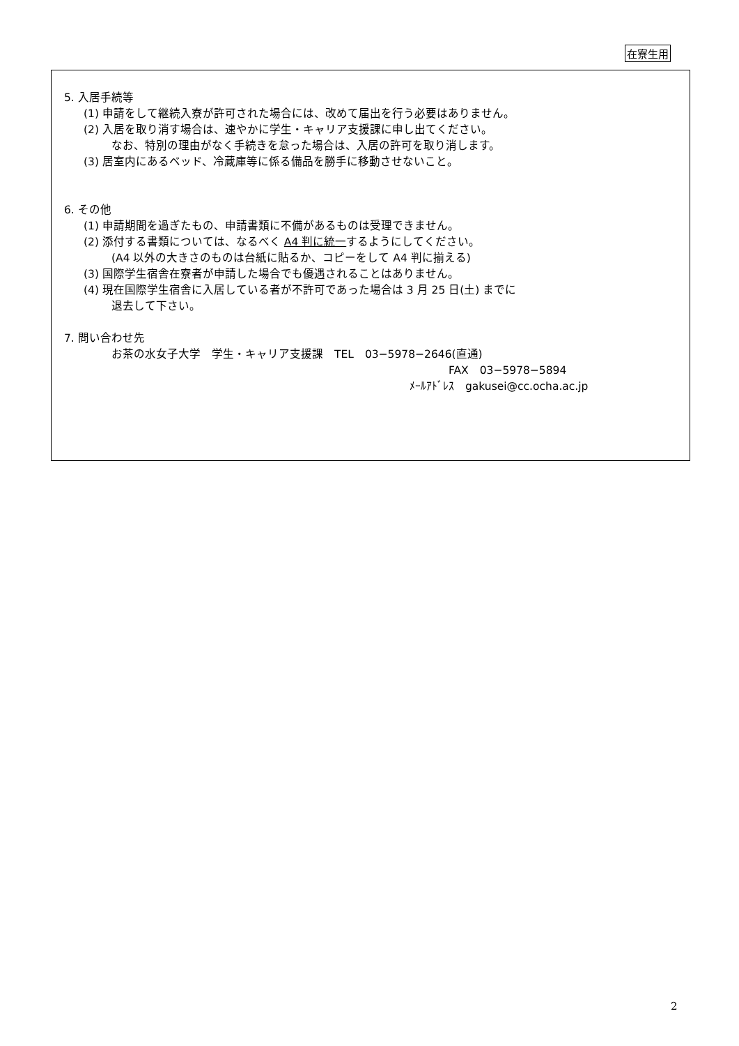在寮生用
5. 入居手続等
(1) 申請をして継続入寮が許可された場合には、改めて届出を行う必要はありません。
(2) 入居を取り消す場合は、速やかに学生・キャリア支援課に申し出てください。
なお、特別の理由がなく手続きを怠った場合は、入居の許可を取り消します。
(3) 居室内にあるベッド、冷蔵庫等に係る備品を勝手に移動させないこと。
6. その他
(1) 申請期間を過ぎたもの、申請書類に不備があるものは受理できません。
(2) 添付する書類については、なるべく A4 判に統一するようにしてください。
(A4 以外の大きさのものは台紙に貼るか、コピーをして A4 判に揃える)
(3) 国際学生宿舎在寮者が申請した場合でも優遇されることはありません。
(4) 現在国際学生宿舎に入居している者が不許可であった場合は 3 月 25 日(土) までに
退去して下さい。
7. 問い合わせ先
お茶の水女子大学　学生・キャリア支援課　TEL　03−5978−2646(直通)
FAX　03−5978−5894
ﾒｰﾙｱﾄﾞﾚｽ　gakusei@cc.ocha.ac.jp
2